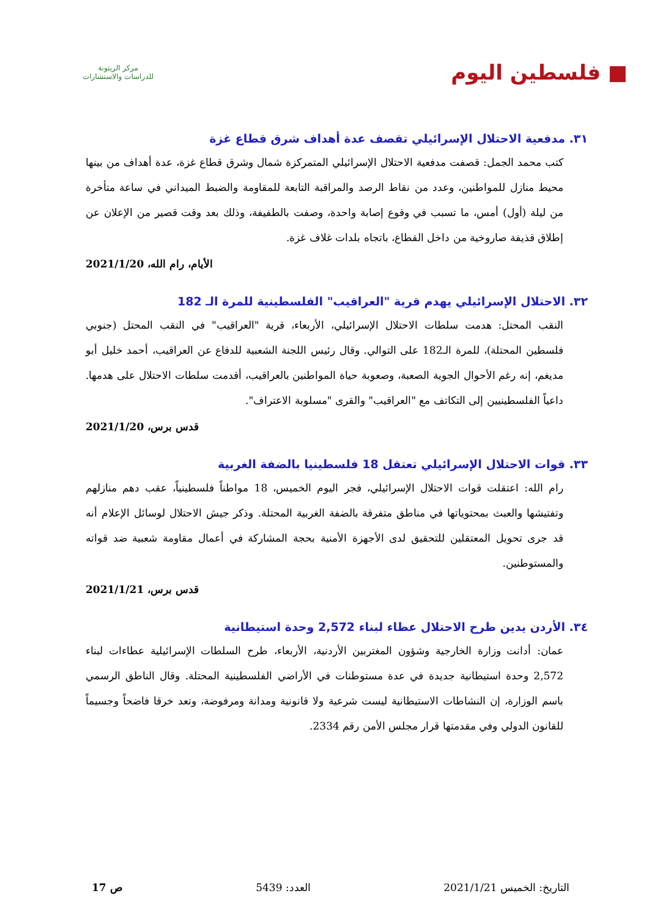■ فلسطين اليوم
مركز الزيتونة
للدراسات والاستشارات
٣١. مدفعية الاحتلال الإسرائيلي تقصف عدة أهداف شرق قطاع غزة
كتب محمد الجمل: قصفت مدفعية الاحتلال الإسرائيلي المتمركزة شمال وشرق قطاع غزة، عدة أهداف من بينها محيط منازل للمواطنين، وعدد من نقاط الرصد والمراقبة التابعة للمقاومة والضبط الميداني في ساعة متأخرة من ليلة (أول) أمس، ما تسبب في وقوع إصابة واحدة، وصفت بالطفيفة، وذلك بعد وقت قصير من الإعلان عن إطلاق قذيفة صاروخية من داخل القطاع، باتجاه بلدات غلاف غزة.
الأيام، رام الله، 2021/1/20
٣٢. الاحتلال الإسرائيلي يهدم قرية "العراقيب" الفلسطينية للمرة الـ 182
النقب المحتل: هدمت سلطات الاحتلال الإسرائيلي، الأربعاء، قرية "العراقيب" في النقب المحتل (جنوبي فلسطين المحتلة)، للمرة الـ182 على التوالي. وقال رئيس اللجنة الشعبية للدفاع عن العراقيب، أحمد خليل أبو مديغم، إنه رغم الأحوال الجوية الصعبة، وصعوبة حياة المواطنين بالعراقيب، أقدمت سلطات الاحتلال على هدمها. داعياً الفلسطينيين إلى التكاتف مع "العراقيب" والقرى "مسلوبة الاعتراف".
قدس برس، 2021/1/20
٣٣. قوات الاحتلال الإسرائيلي تعتقل 18 فلسطينيا بالضفة الغربية
رام الله: اعتقلت قوات الاحتلال الإسرائيلي، فجر اليوم الخميس، 18 مواطناً فلسطينياً، عقب دهم منازلهم وتفتيشها والعبث بمحتوياتها في مناطق متفرقة بالضفة الغربية المحتلة. وذكر جيش الاحتلال لوسائل الإعلام أنه قد جرى تحويل المعتقلين للتحقيق لدى الأجهزة الأمنية بحجة المشاركة في أعمال مقاومة شعبية ضد قواته والمستوطنين.
قدس برس، 2021/1/21
٣٤. الأردن يدين طرح الاحتلال عطاء لبناء 2,572 وحدة استيطانية
عمان: أدانت وزارة الخارجية وشؤون المغتربين الأردنية، الأربعاء، طرح السلطات الإسرائيلية عطاءات لبناء 2,572 وحدة استيطانية جديدة في عدة مستوطنات في الأراضي الفلسطينية المحتلة. وقال الناطق الرسمي باسم الوزارة، إن النشاطات الاستيطانية ليست شرعية ولا قانونية ومدانة ومرفوضة، وتعد خرقا فاضحاً وجسيماً للقانون الدولي وفي مقدمتها قرار مجلس الأمن رقم 2334.
التاريخ: الخميس 2021/1/21 العدد: 5439 ص 17